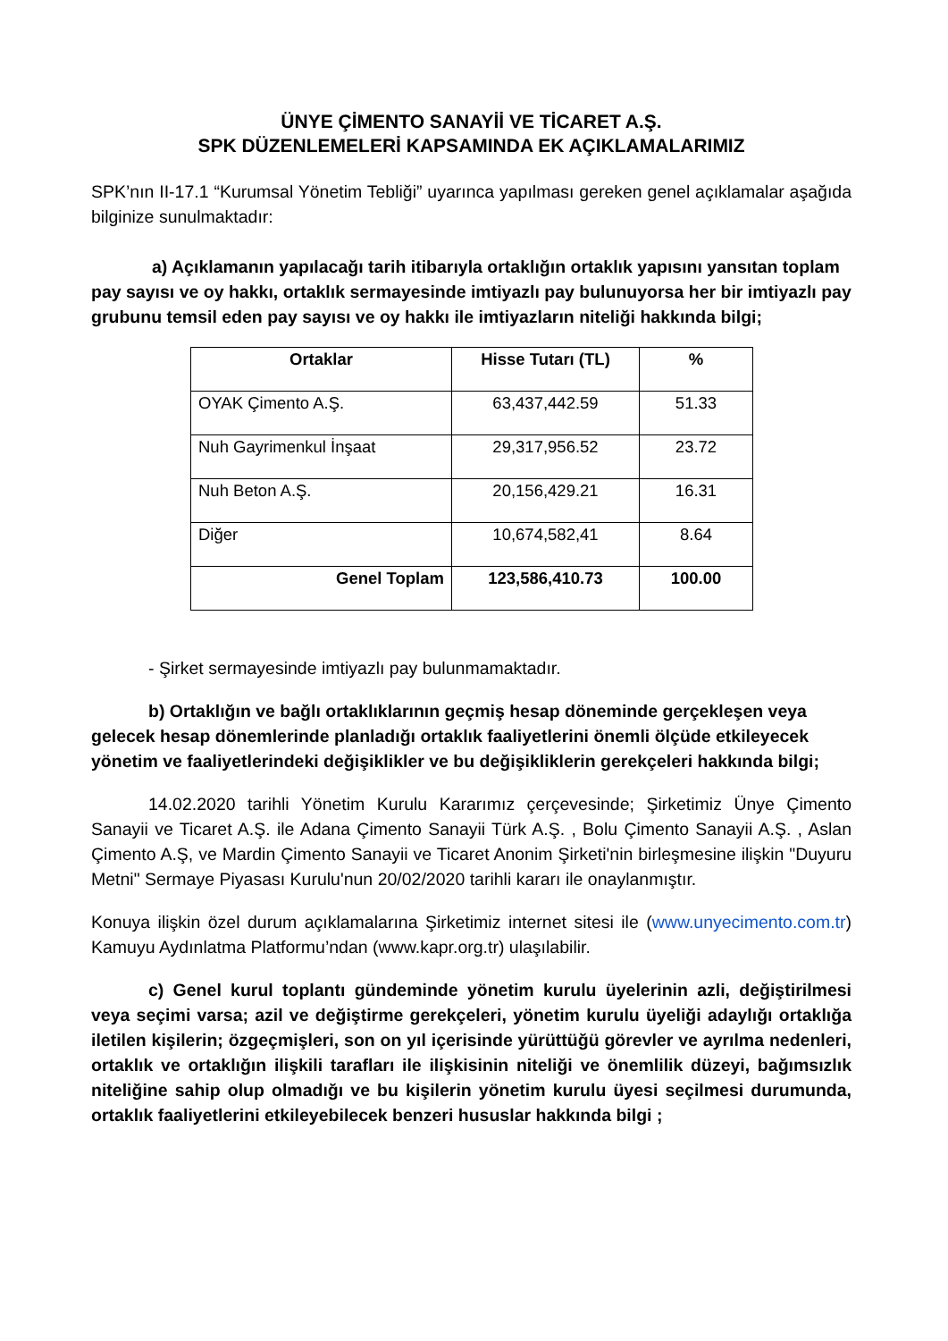ÜNYE ÇİMENTO SANAYİİ VE TİCARET A.Ş.
SPK DÜZENLEMELERİ KAPSAMINDA EK AÇIKLAMALARIMIZ
SPK’nın II-17.1 “Kurumsal Yönetim Tebliği” uyarınca yapılması gereken genel açıklamalar aşağıda bilginize sunulmaktadır:
a) Açıklamanın yapılacağı tarih itibarıyla ortaklığın ortaklık yapısını yansıtan toplam pay sayısı ve oy hakkı, ortaklık sermayesinde imtiyazlı pay bulunuyorsa her bir imtiyazlı pay grubunu temsil eden pay sayısı ve oy hakkı ile imtiyazların niteliği hakkında bilgi;
| Ortaklar | Hisse Tutarı (TL) | % |
| --- | --- | --- |
| OYAK Çimento A.Ş. | 63,437,442.59 | 51.33 |
| Nuh Gayrimenkul İnşaat | 29,317,956.52 | 23.72 |
| Nuh Beton A.Ş. | 20,156,429.21 | 16.31 |
| Diğer | 10,674,582,41 | 8.64 |
| Genel Toplam | 123,586,410.73 | 100.00 |
- Şirket sermayesinde imtiyazlı pay bulunmamaktadır.
b) Ortaklığın ve bağlı ortaklıklarının geçmiş hesap döneminde gerçekleşen veya gelecek hesap dönemlerinde planladığı ortaklık faaliyetlerini önemli ölçüde etkileyecek yönetim ve faaliyetlerindeki değişiklikler ve bu değişikliklerin gerekçeleri hakkında bilgi;
14.02.2020 tarihli Yönetim Kurulu Kararımız çerçevesinde; Şirketimiz Ünye Çimento Sanayii ve Ticaret A.Ş. ile Adana Çimento Sanayii Türk A.Ş. , Bolu Çimento Sanayii A.Ş. , Aslan Çimento A.Ş, ve Mardin Çimento Sanayii ve Ticaret Anonim Şirketi'nin birleşmesine ilişkin "Duyuru Metni" Sermaye Piyasası Kurulu'nun 20/02/2020 tarihli kararı ile onaylanmıştır.
Konuya ilişkin özel durum açıklamalarına Şirketimiz internet sitesi ile (www.unyecimento.com.tr) Kamuyu Aydınlatma Platformu’ndan (www.kapr.org.tr) ulaşılabilir.
c) Genel kurul toplantı gündeminde yönetim kurulu üyelerinin azli, değiştirilmesi veya seçimi varsa; azil ve değiştirme gerekçeleri, yönetim kurulu üyeliği adaylığı ortaklığa iletilen kişilerin; özgeçmişleri, son on yıl içerisinde yürüttüğü görevler ve ayrılma nedenleri, ortaklık ve ortaklığın ilişkili tarafları ile ilişkisinin niteliği ve önemlilik düzeyi, bağımsızlık niteliğine sahip olup olmadığı ve bu kişilerin yönetim kurulu üyesi seçilmesi durumunda, ortaklık faaliyetlerini etkileyebilecek benzeri hususlar hakkında bilgi ;